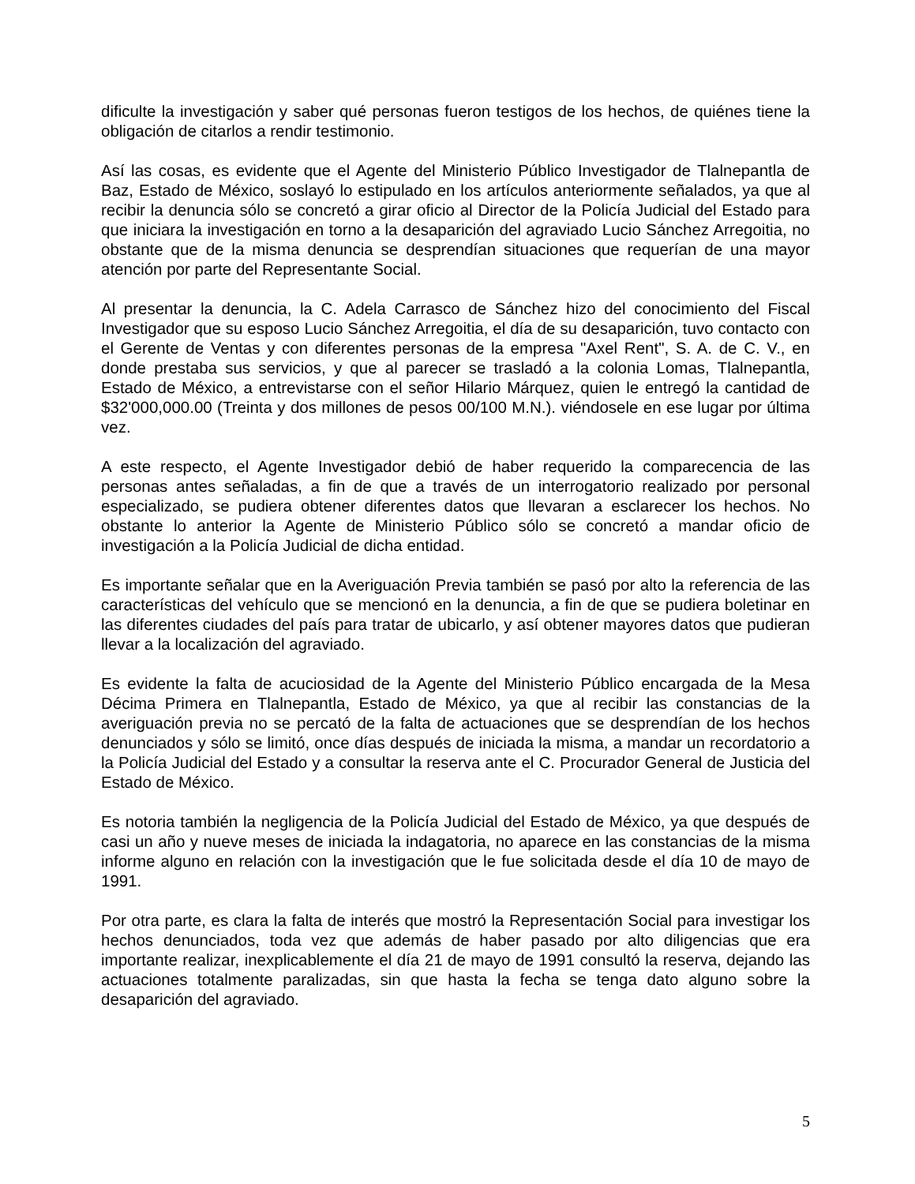dificulte la investigación y saber qué personas fueron testigos de los hechos, de quiénes tiene la obligación de citarlos a rendir testimonio.
Así las cosas, es evidente que el Agente del Ministerio Público Investigador de Tlalnepantla de Baz, Estado de México, soslayó lo estipulado en los artículos anteriormente señalados, ya que al recibir la denuncia sólo se concretó a girar oficio al Director de la Policía Judicial del Estado para que iniciara la investigación en torno a la desaparición del agraviado Lucio Sánchez Arregoitia, no obstante que de la misma denuncia se desprendían situaciones que requerían de una mayor atención por parte del Representante Social.
Al presentar la denuncia, la C. Adela Carrasco de Sánchez hizo del conocimiento del Fiscal Investigador que su esposo Lucio Sánchez Arregoitia, el día de su desaparición, tuvo contacto con el Gerente de Ventas y con diferentes personas de la empresa "Axel Rent", S. A. de C. V., en donde prestaba sus servicios, y que al parecer se trasladó a la colonia Lomas, Tlalnepantla, Estado de México, a entrevistarse con el señor Hilario Márquez, quien le entregó la cantidad de $32'000,000.00 (Treinta y dos millones de pesos 00/100 M.N.). viéndosele en ese lugar por última vez.
A este respecto, el Agente Investigador debió de haber requerido la comparecencia de las personas antes señaladas, a fin de que a través de un interrogatorio realizado por personal especializado, se pudiera obtener diferentes datos que llevaran a esclarecer los hechos. No obstante lo anterior la Agente de Ministerio Público sólo se concretó a mandar oficio de investigación a la Policía Judicial de dicha entidad.
Es importante señalar que en la Averiguación Previa también se pasó por alto la referencia de las características del vehículo que se mencionó en la denuncia, a fin de que se pudiera boletinar en las diferentes ciudades del país para tratar de ubicarlo, y así obtener mayores datos que pudieran llevar a la localización del agraviado.
Es evidente la falta de acuciosidad de la Agente del Ministerio Público encargada de la Mesa Décima Primera en Tlalnepantla, Estado de México, ya que al recibir las constancias de la averiguación previa no se percató de la falta de actuaciones que se desprendían de los hechos denunciados y sólo se limitó, once días después de iniciada la misma, a mandar un recordatorio a la Policía Judicial del Estado y a consultar la reserva ante el C. Procurador General de Justicia del Estado de México.
Es notoria también la negligencia de la Policía Judicial del Estado de México, ya que después de casi un año y nueve meses de iniciada la indagatoria, no aparece en las constancias de la misma informe alguno en relación con la investigación que le fue solicitada desde el día 10 de mayo de 1991.
Por otra parte, es clara la falta de interés que mostró la Representación Social para investigar los hechos denunciados, toda vez que además de haber pasado por alto diligencias que era importante realizar, inexplicablemente el día 21 de mayo de 1991 consultó la reserva, dejando las actuaciones totalmente paralizadas, sin que hasta la fecha se tenga dato alguno sobre la desaparición del agraviado.
5